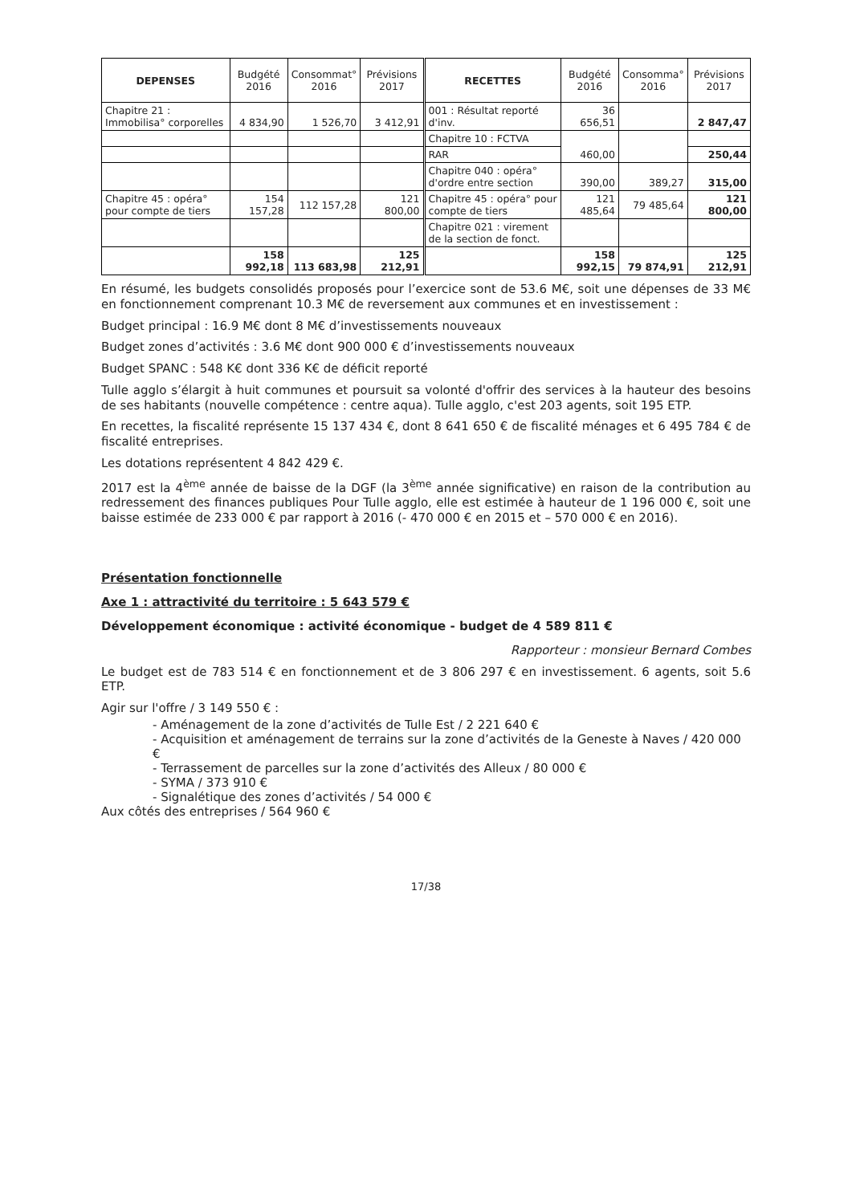| DEPENSES | Budgété 2016 | Consommat° 2016 | Prévisions 2017 | RECETTES | Budgété 2016 | Consomma° 2016 | Prévisions 2017 |
| --- | --- | --- | --- | --- | --- | --- | --- |
| Chapitre 21 : Immobilisa° corporelles | 4 834,90 | 1 526,70 | 3 412,91 | 001 : Résultat reporté d'inv. | 36 656,51 | | 2 847,47 |
| | | | | Chapitre 10 : FCTVA | 460,00 | | |
| | | | | RAR | | | 250,44 |
| | | | | Chapitre 040 : opéra° d'ordre entre section | 390,00 | 389,27 | 315,00 |
| Chapitre 45 : opéra° pour compte de tiers | 154 157,28 | 112 157,28 | 121 800,00 | Chapitre 45 : opéra° pour compte de tiers | 121 485,64 | 79 485,64 | 121 800,00 |
| | | | | Chapitre 021 : virement de la section de fonct. | | | |
| | 158 992,18 | 113 683,98 | 125 212,91 | | 158 992,15 | 79 874,91 | 125 212,91 |
En résumé, les budgets consolidés proposés pour l’exercice sont de 53.6 M€, soit une dépenses de 33 M€ en fonctionnement comprenant 10.3 M€ de reversement aux communes et en investissement :
Budget principal : 16.9 M€ dont 8 M€ d’investissements nouveaux
Budget zones d’activités : 3.6 M€ dont 900 000 € d’investissements nouveaux
Budget SPANC : 548 K€ dont 336 K€ de déficit reporté
Tulle agglo s’élargit à huit communes et poursuit sa volonté d'offrir des services à la hauteur des besoins de ses habitants (nouvelle compétence : centre aqua). Tulle agglo, c'est 203 agents, soit 195 ETP.
En recettes, la fiscalité représente 15 137 434 €, dont 8 641 650 € de fiscalité ménages et 6 495 784 € de fiscalité entreprises.
Les dotations représentent 4 842 429 €.
2017 est la 4<sup>ème</sup> année de baisse de la DGF (la 3<sup>ème</sup> année significative) en raison de la contribution au redressement des finances publiques Pour Tulle agglo, elle est estimée à hauteur de 1 196 000 €, soit une baisse estimée de 233 000 € par rapport à 2016 (- 470 000 € en 2015 et – 570 000 € en 2016).
Présentation fonctionnelle
Axe 1 : attractivité du territoire : 5 643 579 €
Développement économique : activité économique - budget de 4 589 811 €
Rapporteur : monsieur Bernard Combes
Le budget est de 783 514 € en fonctionnement et de 3 806 297 € en investissement. 6 agents, soit 5.6 ETP.
Agir sur l'offre / 3 149 550 € :
- Aménagement de la zone d’activités de Tulle Est / 2 221 640 €
- Acquisition et aménagement de terrains sur la zone d’activités de la Geneste à Naves / 420 000 €
- Terrassement de parcelles sur la zone d’activités des Alleux / 80 000 €
- SYMA / 373 910 €
- Signalétique des zones d’activités / 54 000 €
Aux côtés des entreprises / 564 960 €
17/38